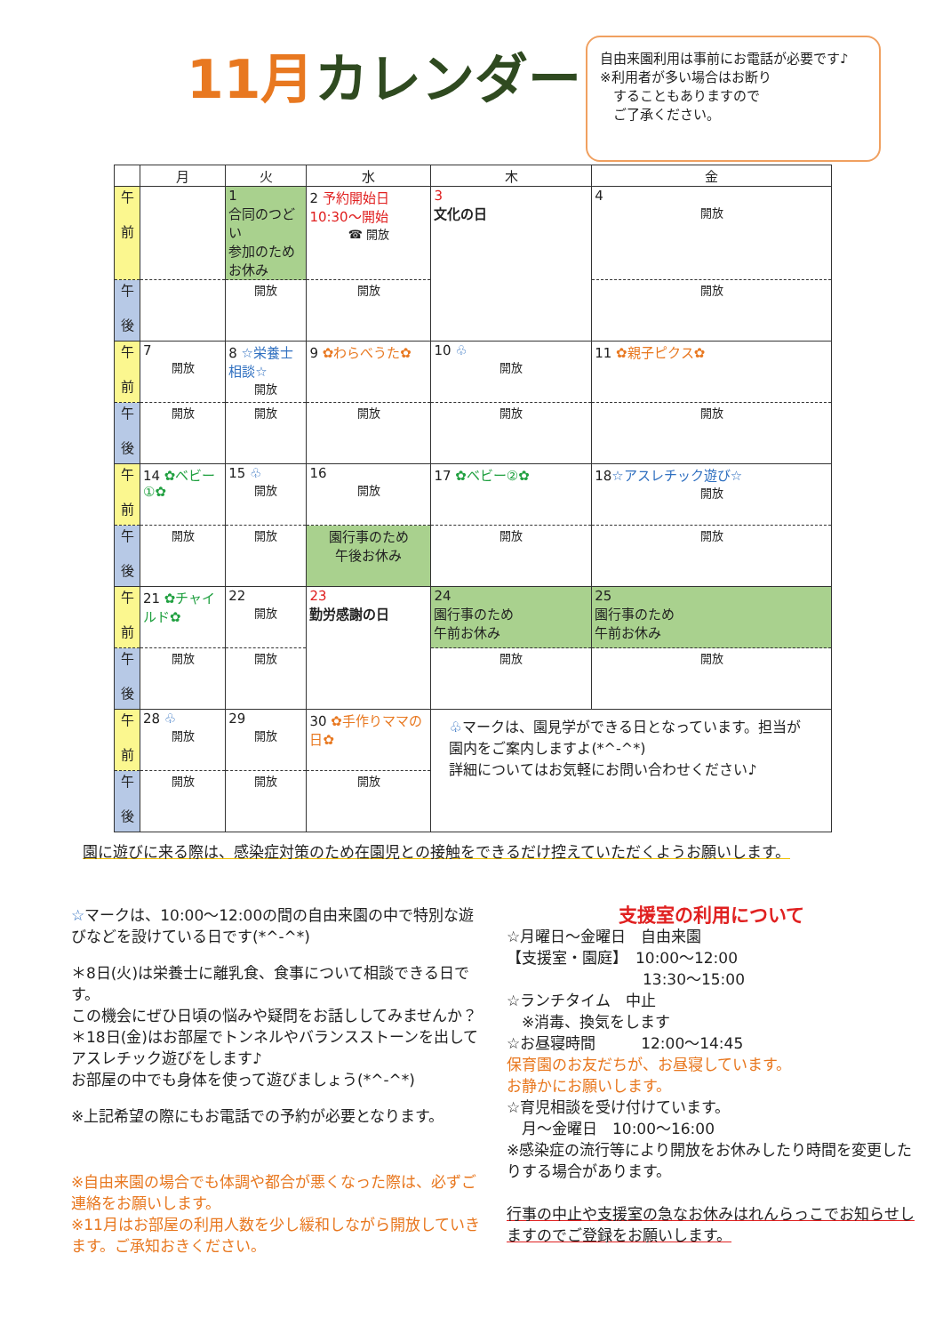11月カレンダー
自由来園利用は事前にお電話が必要です♪
※利用者が多い場合はお断り
　することもありますので
　ご了承ください。
| | 月 | 火 | 水 | 木 | 金 |
| --- | --- | --- | --- | --- | --- |
| 午 前 | | 1 合同のつどい 参加のためお休み | 2 予約開始日 10:30～開始 ☎ 開放 | 3 文化の日 | 4 開放 |
| 午 後 | | 開放 | 開放 | | 開放 |
| 午 前 | 7 開放 | 8 ☆栄養士相談☆ 開放 | 9 ✿わらべうた✿ | 10 ♧ 開放 | 11 ✿親子ピクス✿ |
| 午 後 | 開放 | 開放 | 開放 | 開放 | 開放 |
| 午 前 | 14 ✿ベビー①✿ | 15 ♧ 開放 | 16 開放 | 17 ✿ベビー②✿ | 18 ☆アスレチック遊び☆ 開放 |
| 午 後 | 開放 | 開放 | 園行事のため 午後お休み | 開放 | 開放 |
| 午 前 | 21 ✿チャイルド✿ | 22 開放 | 23 勤労感謝の日 | 24 園行事のため 午前お休み | 25 園行事のため 午前お休み |
| 午 後 | 開放 | 開放 | | 開放 | 開放 |
| 午 前 | 28 ♧ 開放 | 29 開放 | 30 ✿手作りママの日✿ | ♧ マークは、園見学ができる日となっています。担当が園内をご案内しますよ(*^-^*) 詳細についてはお気軽にお問い合わせください♪ | |
| 午 後 | 開放 | 開放 | 開放 | | |
園に遊びに来る際は、感染症対策のため在園児との接触をできるだけ控えていただくようお願いします。
☆マークは、10:00～12:00の間の自由来園の中で特別な遊びなどを設けている日です(*^-^*)
＊8日(火)は栄養士に離乳食、食事について相談できる日です。
この機会にぜひ日頃の悩みや疑問をお話ししてみませんか？
＊18日(金)はお部屋でトンネルやバランスストーンを出してアスレチック遊びをします♪
お部屋の中でも身体を使って遊びましょう(*^-^*)
※上記希望の際にもお電話での予約が必要となります。
※自由来園の場合でも体調や都合が悪くなった際は、必ずご連絡をお願いします。
※11月はお部屋の利用人数を少し緩和しながら開放していきます。ご承知おきください。
支援室の利用について
☆月曜日～金曜日　自由来園
【支援室・園庭】　10:00～12:00
　　　　　　　　　13:30～15:00
☆ランチタイム　中止
　※消毒、換気をします
☆お昼寝時間　　　12:00～14:45
保育園のお友だちが、お昼寝しています。
お静かにお願いします。
☆育児相談を受け付けています。
　月～金曜日　10:00～16:00
※感染症の流行等により開放をお休みしたり時間を変更したりする場合があります。
行事の中止や支援室の急なお休みはれんらっこでお知らせしますのでご登録をお願いします。